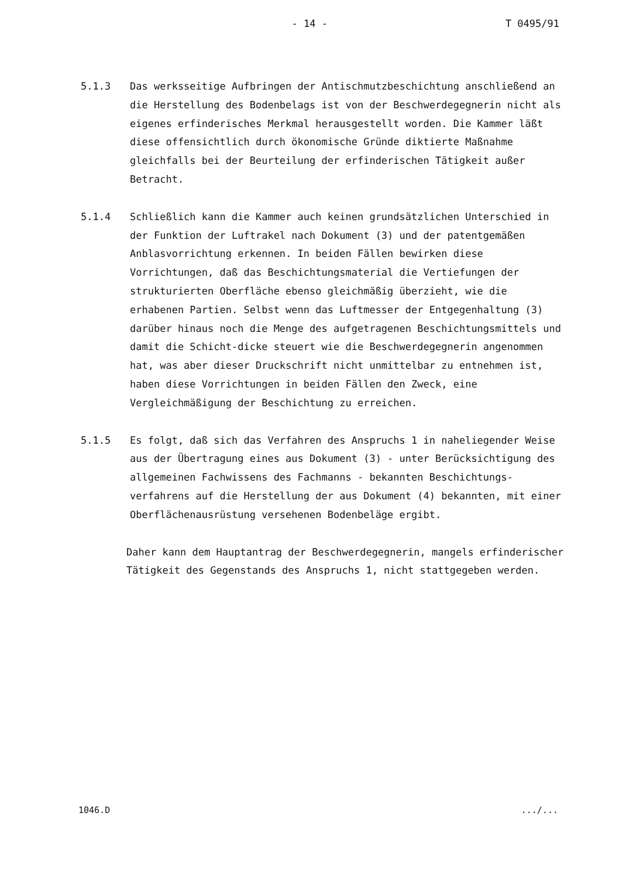- 14 - T 0495/91
5.1.3 Das werksseitige Aufbringen der Antischmutzbeschichtung anschließend an die Herstellung des Bodenbelags ist von der Beschwerdegegnerin nicht als eigenes erfinderisches Merkmal herausgestellt worden. Die Kammer läßt diese offensichtlich durch ökonomische Gründe diktierte Maßnahme gleichfalls bei der Beurteilung der erfinderischen Tätigkeit außer Betracht.
5.1.4 Schließlich kann die Kammer auch keinen grundsätzlichen Unterschied in der Funktion der Luftrakel nach Dokument (3) und der patentgemäßen Anblasvorrichtung erkennen. In beiden Fällen bewirken diese Vorrichtungen, daß das Beschichtungsmaterial die Vertiefungen der strukturierten Oberfläche ebenso gleichmäßig überzieht, wie die erhabenen Partien. Selbst wenn das Luftmesser der Entgegenhaltung (3) darüber hinaus noch die Menge des aufgetragenen Beschichtungsmittels und damit die Schicht-dicke steuert wie die Beschwerdegegnerin angenommen hat, was aber dieser Druckschrift nicht unmittelbar zu entnehmen ist, haben diese Vorrichtungen in beiden Fällen den Zweck, eine Vergleichmäßigung der Beschichtung zu erreichen.
5.1.5 Es folgt, daß sich das Verfahren des Anspruchs 1 in naheliegender Weise aus der Übertragung eines aus Dokument (3) - unter Berücksichtigung des allgemeinen Fachwissens des Fachmanns - bekannten Beschichtungs-verfahrens auf die Herstellung der aus Dokument (4) bekannten, mit einer Oberflächenausrüstung versehenen Bodenbeläge ergibt.
Daher kann dem Hauptantrag der Beschwerdegegnerin, mangels erfinderischer Tätigkeit des Gegenstands des Anspruchs 1, nicht stattgegeben werden.
1046.D.../...